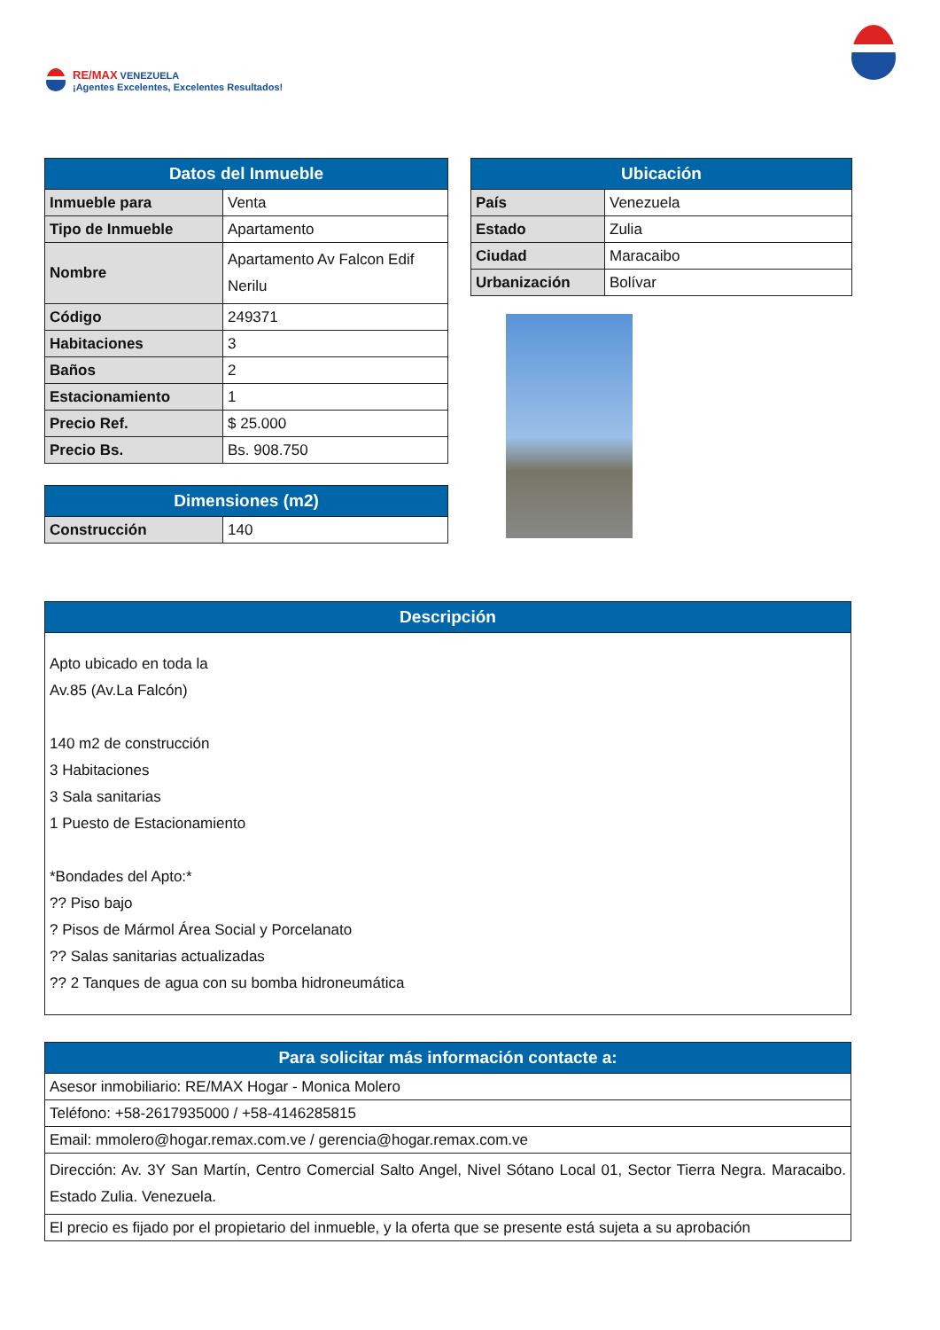RE/MAX VENEZUELA
¡Agentes Excelentes, Excelentes Resultados!
| Datos del Inmueble | |
| --- | --- |
| Inmueble para | Venta |
| Tipo de Inmueble | Apartamento |
| Nombre | Apartamento Av Falcon Edif Nerilu |
| Código | 249371 |
| Habitaciones | 3 |
| Baños | 2 |
| Estacionamiento | 1 |
| Precio Ref. | $ 25.000 |
| Precio Bs. | Bs. 908.750 |
| Dimensiones (m2) | |
| --- | --- |
| Construcción | 140 |
| Ubicación | |
| --- | --- |
| País | Venezuela |
| Estado | Zulia |
| Ciudad | Maracaibo |
| Urbanización | Bolívar |
| Descripción |
| --- |
| Apto ubicado en toda la Av.85 (Av.La Falcón) 140 m2 de construcción 3 Habitaciones 3 Sala sanitarias 1 Puesto de Estacionamiento *Bondades del Apto:* ?? Piso bajo ? Pisos de Mármol Área Social y Porcelanato ?? Salas sanitarias actualizadas ?? 2 Tanques de agua con su bomba hidroneumática |
| Para solicitar más información contacte a: |
| --- |
| Asesor inmobiliario: RE/MAX Hogar - Monica Molero |
| Teléfono: +58-2617935000 / +58-4146285815 |
| Email: mmolero@hogar.remax.com.ve / gerencia@hogar.remax.com.ve |
| Dirección: Av. 3Y San Martín, Centro Comercial Salto Angel, Nivel Sótano Local 01, Sector Tierra Negra. Maracaibo. Estado Zulia. Venezuela. |
| El precio es fijado por el propietario del inmueble, y la oferta que se presente está sujeta a su aprobación |